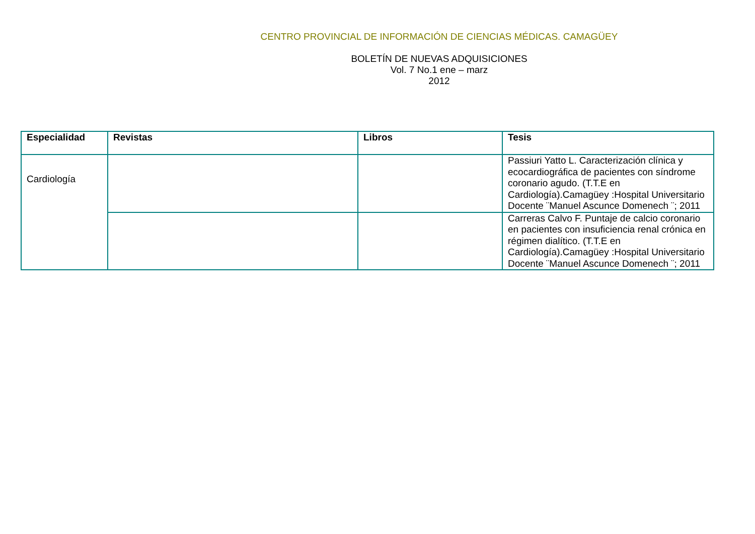CENTRO PROVINCIAL DE INFORMACIÓN DE CIENCIAS MÉDICAS. CAMAGÜEY
BOLETÍN DE NUEVAS ADQUISICIONES
Vol. 7 No.1 ene – marz
2012
| Especialidad | Revistas | Libros | Tesis |
| --- | --- | --- | --- |
| Cardiología | | | Passiuri Yatto L. Caracterización clínica y ecocardiográfica de pacientes con síndrome coronario agudo. (T.T.E en Cardiología).Camagüey :Hospital Universitario Docente ¨Manuel Ascunce Domenech ¨; 2011 |
| | | | Carreras Calvo F. Puntaje de calcio coronario en pacientes con insuficiencia renal crónica en régimen dialítico. (T.T.E en Cardiología).Camagüey :Hospital Universitario Docente ¨Manuel Ascunce Domenech ¨; 2011 |